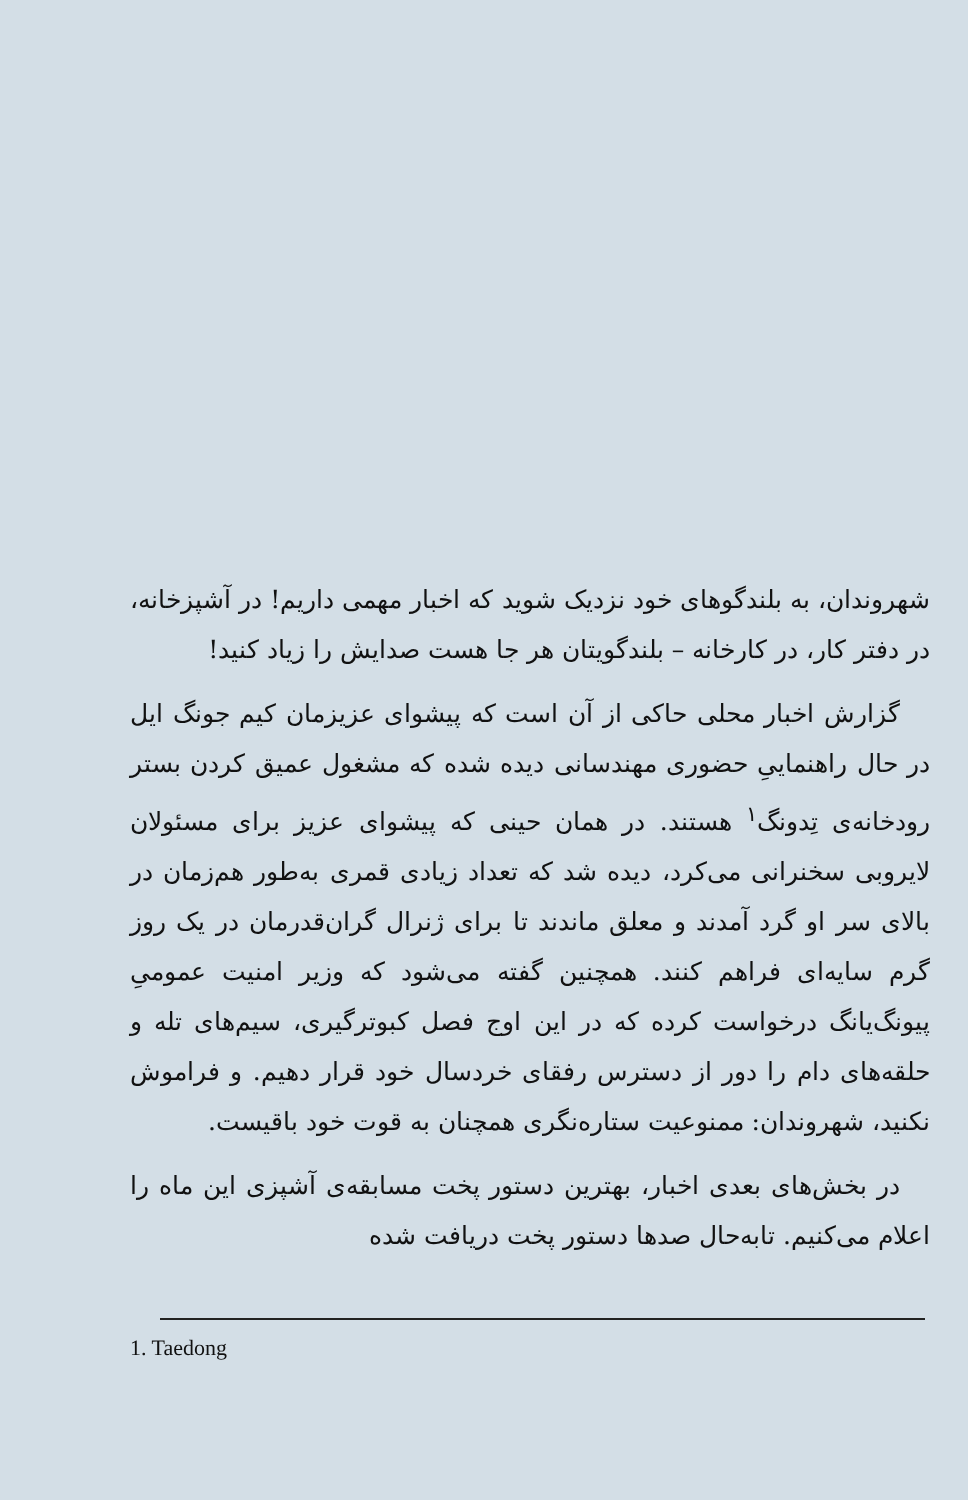شهروندان، به بلندگوهای خود نزدیک شوید که اخبار مهمی داریم! در آشپزخانه، در دفتر کار، در کارخانه – بلندگویتان هر جا هست صدایش را زیاد کنید!
گزارش اخبار محلی حاکی از آن است که پیشوای عزیزمان کیم جونگ ایل در حال راهنماییِ حضوری مهندسانی دیده شده که مشغول عمیق کردن بستر رودخانه‌ی تِدونگ<sup>۱</sup> هستند. در همان حینی که پیشوای عزیز برای مسئولان لایروبی سخنرانی می‌کرد، دیده شد که تعداد زیادی قمری به‌طور هم‌زمان در بالای سر او گرد آمدند و معلق ماندند تا برای ژنرال گران‌قدرمان در یک روز گرم سایه‌ای فراهم کنند. همچنین گفته می‌شود که وزیر امنیت عمومیِ پیونگ‌یانگ درخواست کرده که در این اوج فصل کبوترگیری، سیم‌های تله و حلقه‌های دام را دور از دسترس رفقای خردسال خود قرار دهیم. و فراموش نکنید، شهروندان: ممنوعیت ستاره‌نگری همچنان به قوت خود باقیست.
در بخش‌های بعدی اخبار، بهترین دستور پخت مسابقه‌ی آشپزی این ماه را اعلام می‌کنیم. تابه‌حال صدها دستور پخت دریافت شده
1. Taedong